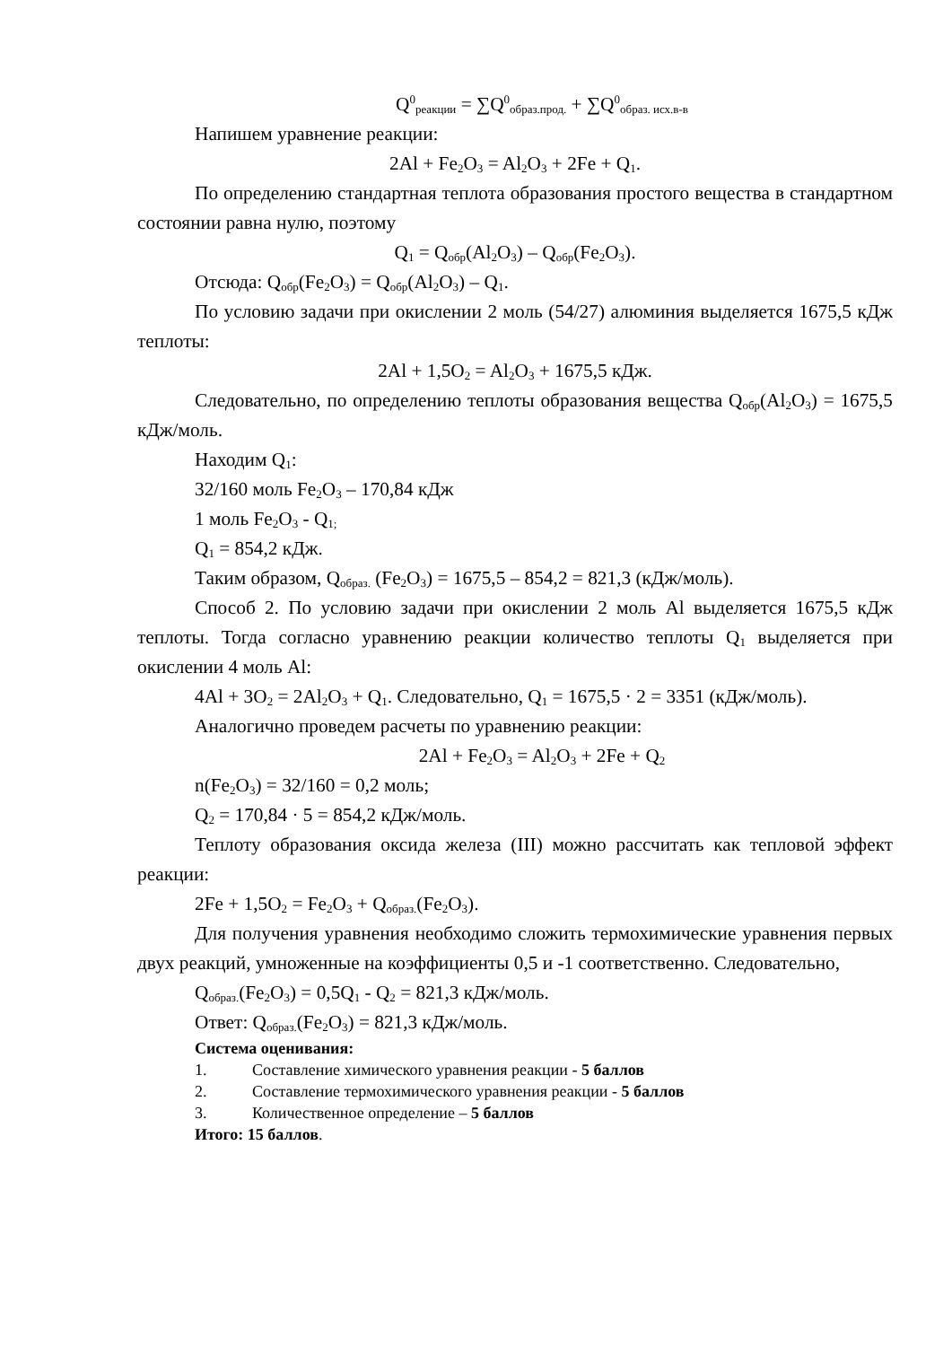Q<sup>0</sup><sub>реакции</sub> = ∑Q<sup>0</sup><sub>образ.прод.</sub> + ∑Q<sup>0</sup><sub>образ. исх.в-в</sub>
Напишем уравнение реакции:
2Al + Fe<sub>2</sub>O<sub>3</sub> = Al<sub>2</sub>O<sub>3</sub> + 2Fe + Q<sub>1</sub>.
По определению стандартная теплота образования простого вещества в стандартном состоянии равна нулю, поэтому
Q<sub>1</sub> = Q<sub>обр</sub>(Al<sub>2</sub>O<sub>3</sub>) – Q<sub>обр</sub>(Fe<sub>2</sub>O<sub>3</sub>).
Отсюда: Q<sub>обр</sub>(Fe<sub>2</sub>O<sub>3</sub>) = Q<sub>обр</sub>(Al<sub>2</sub>O<sub>3</sub>) – Q<sub>1</sub>.
По условию задачи при окислении 2 моль (54/27) алюминия выделяется 1675,5 кДж теплоты:
2Al + 1,5O<sub>2</sub> = Al<sub>2</sub>O<sub>3</sub> + 1675,5 кДж.
Следовательно, по определению теплоты образования вещества Q<sub>обр</sub>(Al<sub>2</sub>O<sub>3</sub>) = 1675,5 кДж/моль.
Находим Q<sub>1</sub>:
32/160 моль Fe<sub>2</sub>O<sub>3</sub> – 170,84 кДж
1 моль Fe<sub>2</sub>O<sub>3</sub> - Q<sub>1;</sub>
Q<sub>1</sub> = 854,2 кДж.
Таким образом, Q<sub>образ.</sub> (Fe<sub>2</sub>O<sub>3</sub>) = 1675,5 – 854,2 = 821,3 (кДж/моль).
Способ 2. По условию задачи при окислении 2 моль Al выделяется 1675,5 кДж теплоты. Тогда согласно уравнению реакции количество теплоты Q<sub>1</sub> выделяется при окислении 4 моль Al:
4Al + 3O<sub>2</sub> = 2Al<sub>2</sub>O<sub>3</sub> + Q<sub>1</sub>. Следовательно, Q<sub>1</sub> = 1675,5 · 2 = 3351 (кДж/моль).
Аналогично проведем расчеты по уравнению реакции:
2Al + Fe<sub>2</sub>O<sub>3</sub> = Al<sub>2</sub>O<sub>3</sub> + 2Fe + Q<sub>2</sub>
n(Fe<sub>2</sub>O<sub>3</sub>) = 32/160 = 0,2 моль;
Q<sub>2</sub> = 170,84 · 5 = 854,2 кДж/моль.
Теплоту образования оксида железа (III) можно рассчитать как тепловой эффект реакции:
2Fe + 1,5O<sub>2</sub> = Fe<sub>2</sub>O<sub>3</sub> + Q<sub>образ.</sub>(Fe<sub>2</sub>O<sub>3</sub>).
Для получения уравнения необходимо сложить термохимические уравнения первых двух реакций, умноженные на коэффициенты 0,5 и -1 соответственно. Следовательно,
Q<sub>образ.</sub>(Fe<sub>2</sub>O<sub>3</sub>) = 0,5Q<sub>1</sub> - Q<sub>2</sub> = 821,3 кДж/моль.
Ответ: Q<sub>образ.</sub>(Fe<sub>2</sub>O<sub>3</sub>) = 821,3 кДж/моль.
Система оценивания:
1. Составление химического уравнения реакции - 5 баллов
2. Составление термохимического уравнения реакции - 5 баллов
3. Количественное определение – 5 баллов
Итого: 15 баллов.